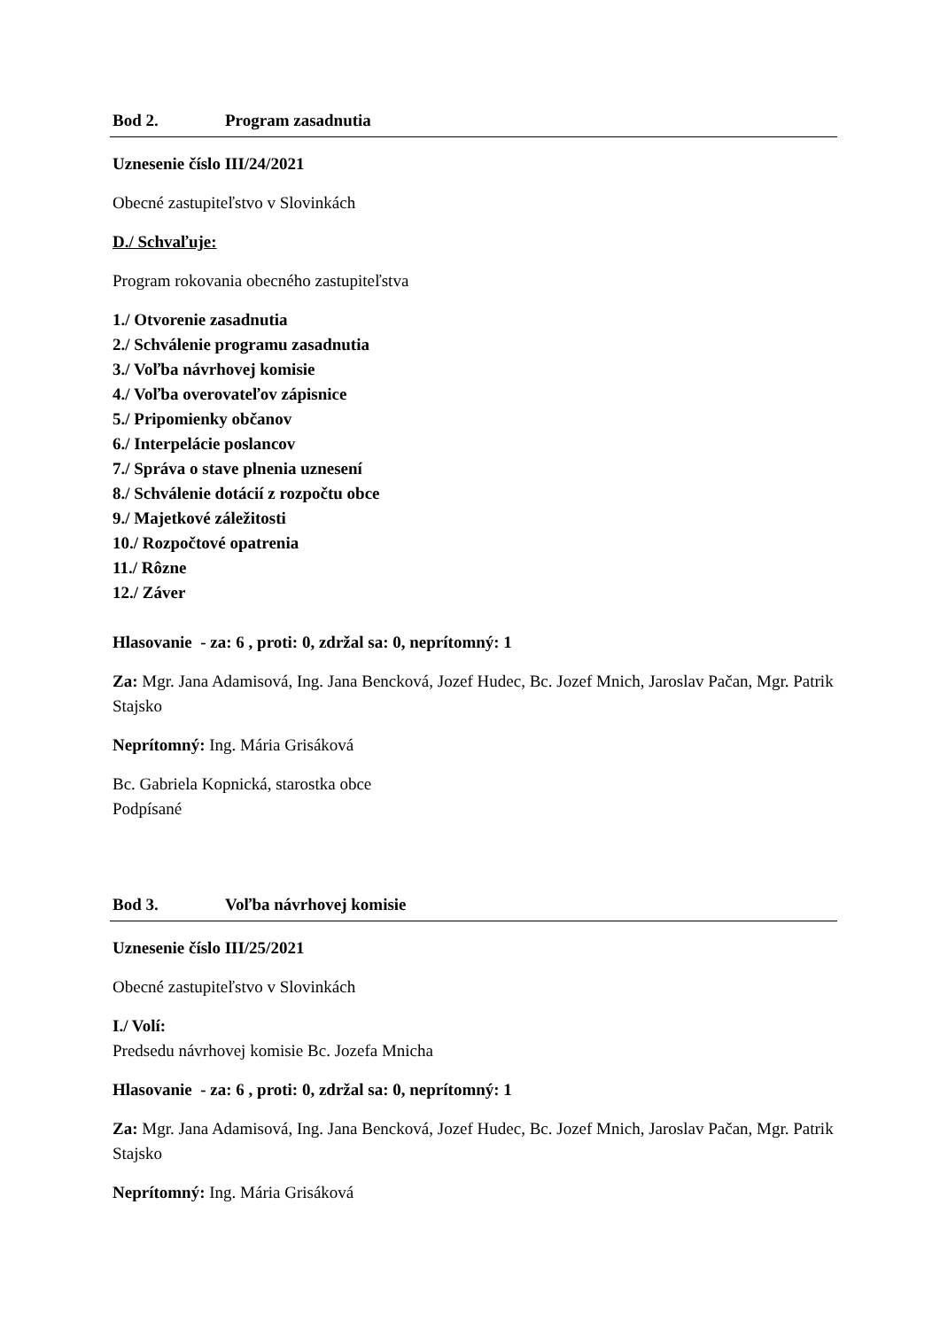Bod 2. Program zasadnutia
Uznesenie číslo III/24/2021
Obecné zastupiteľstvo v Slovinkách
D./ Schvaľuje:
Program rokovania obecného zastupiteľstva
1./ Otvorenie zasadnutia
2./ Schválenie programu zasadnutia
3./ Voľba návrhovej komisie
4./ Voľba overovateľov zápisnice
5./ Pripomienky občanov
6./ Interpelácie poslancov
7./ Správa o stave plnenia uznesení
8./ Schválenie dotácií z rozpočtu obce
9./ Majetkové záležitosti
10./ Rozpočtové opatrenia
11./ Rôzne
12./ Záver
Hlasovanie - za: 6 , proti: 0, zdržal sa: 0, neprítomný: 1
Za: Mgr. Jana Adamisová, Ing. Jana Bencková, Jozef Hudec, Bc. Jozef Mnich, Jaroslav Pačan, Mgr. Patrik Stajsko
Neprítomný: Ing. Mária Grisáková
Bc. Gabriela Kopnická, starostka obce
Podpísané
Bod 3. Voľba návrhovej komisie
Uznesenie číslo III/25/2021
Obecné zastupiteľstvo v Slovinkách
I./ Volí:
Predsedu návrhovej komisie Bc. Jozefa Mnicha
Hlasovanie - za: 6 , proti: 0, zdržal sa: 0, neprítomný: 1
Za: Mgr. Jana Adamisová, Ing. Jana Bencková, Jozef Hudec, Bc. Jozef Mnich, Jaroslav Pačan, Mgr. Patrik Stajsko
Neprítomný: Ing. Mária Grisáková